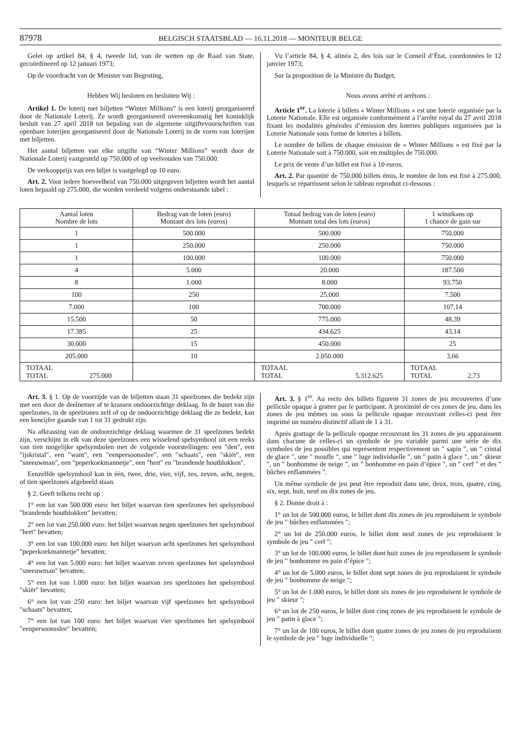87978
BELGISCH STAATSBLAD — 16.11.2018 — MONITEUR BELGE
Gelet op artikel 84, § 4, tweede lid, van de wetten op de Raad van State, gecoördineerd op 12 januari 1973;
Op de voordracht van de Minister van Begroting,
Hebben Wij besloten en besluiten Wij :
Artikel 1. De loterij met biljetten “Winter Millions” is een loterij georganiseerd door de Nationale Loterij. Ze wordt georganiseerd overeenkomstig het koninklijk besluit van 27 april 2018 tot bepaling van de algemene uitgiftevoorschriften van openbare loterijen georganiseerd door de Nationale Loterij in de vorm van loterijen met biljetten.
Het aantal biljetten van elke uitgifte van “Winter Millions” wordt door de Nationale Loterij vastgesteld op 750.000 of op veelvouden van 750.000.
De verkoopprijs van een biljet is vastgelegd op 10 euro.
Art. 2. Voor iedere hoeveelheid van 750.000 uitgegeven biljetten wordt het aantal loten bepaald op 275.000, die worden verdeeld volgens onderstaande tabel :
Vu l’article 84, § 4, alinéa 2, des lois sur le Conseil d’État, coordonnées le 12 janvier 1973;
Sur la proposition de la Ministre du Budget,
Nous avons arrêté et arrêtons :
Article 1<sup>er</sup>. La loterie à billets « Winter Millions » est une loterie organisée par la Loterie Nationale. Elle est organisée conformément à l’arrêté royal du 27 avril 2018 fixant les modalités générales d’émission des loteries publiques organisées par la Loterie Nationale sous forme de loteries à billets.
Le nombre de billets de chaque émission de « Winter Millions » est fixé par la Loterie Nationale soit à 750.000, soit en multiples de 750.000.
Le prix de vente d’un billet est fixé à 10 euros.
Art. 2. Par quantité de 750.000 billets émis, le nombre de lots est fixé à 275.000, lesquels se répartissent selon le tableau reproduit ci-dessous :
| Aantal loten Nombre de lots | Bedrag van de loten (euro) Montant des lots (euros) | Totaal bedrag van de loten (euro) Montant total des lots (euros) | 1 winstkans op 1 chance de gain sur |
| --- | --- | --- | --- |
| 1 | 500.000 | 500.000 | 750.000 |
| 1 | 250.000 | 250.000 | 750.000 |
| 1 | 100.000 | 100.000 | 750.000 |
| 4 | 5.000 | 20.000 | 187.500 |
| 8 | 1.000 | 8.000 | 93.750 |
| 100 | 250 | 25.000 | 7.500 |
| 7.000 | 100 | 700.000 | 107,14 |
| 15.500 | 50 | 775.000 | 48,39 |
| 17.385 | 25 | 434.625 | 43,14 |
| 30.000 | 15 | 450.000 | 25 |
| 205.000 | 10 | 2.050.000 | 3,66 |
| TOTAAL TOTAL 275.000 | | TOTAAL TOTAL 5.312.625 | TOTAAL TOTAL 2,73 |
Art. 3. § 1. Op de voorzijde van de biljetten staan 31 speelzones die bedekt zijn met een door de deelnemer af te krassen ondoorzichtige deklaag. In de buurt van die speelzones, in de speelzones zelf of op de ondoorzichtige deklaag die ze bedekt, kan een kencijfer gaande van 1 tot 31 gedrukt zijn.
Na afkrassing van de ondoorzichtige deklaag waarmee de 31 speelzones bedekt zijn, verschijnt in elk van deze speelzones een wisselend spelsymbool uit een reeks van tien mogelijke spelsymbolen met de volgende voorstellingen: een ″den″, een ″ijskristal″, een ″want″, een ″eenpersoonsslee″, een ″schaats″, een ″skiër″, een ″sneeuwman″, een ″peperkoekmannetje″, een ″hert″ en ″brandende houtblokken″.
Eenzelfde spelsymbool kan in één, twee, drie, vier, vijf, zes, zeven, acht, negen, of tien speelzones afgebeeld staan.
§ 2. Geeft telkens recht op :
1° een lot van 500.000 euro: het biljet waarvan tien speelzones het spelsymbool ″brandende houtblokken″ bevatten;
2° een lot van 250.000 euro: het biljet waarvan negen speelzones het spelsymbool ″hert″ bevatten;
3° een lot van 100.000 euro: het biljet waarvan acht speelzones het spelsymbool ″peperkoekmannetje″ bevatten;
4° een lot van 5.000 euro: het biljet waarvan zeven speelzones het spelsymbool ″sneeuwman″ bevatten;
5° een lot van 1.000 euro: het biljet waarvan zes speelzones het spelsymbool ″skiër″ bevatten;
6° een lot van 250 euro: het biljet waarvan vijf speelzones het spelsymbool ″schaats″ bevatten;
7° een lot van 100 euro: het biljet waarvan vier speelzones het spelsymbool ″eenpersoonsslee″ bevatten;
Art. 3. § 1<sup>er</sup>. Au recto des billets figurent 31 zones de jeu recouvertes d’une pellicule opaque à gratter par le participant. A proximité de ces zones de jeu, dans les zones de jeu mêmes ou sous la pellicule opaque recouvrant celles-ci peut être imprimé un numéro distinctif allant de 1 à 31.
Après grattage de la pellicule opaque recouvrant les 31 zones de jeu apparaissent dans chacune de celles-ci un symbole de jeu variable parmi une série de dix symboles de jeu possibles qui représentent respectivement un ″ sapin ″, un ″ cristal de glace ″, une ″ moufle ″, une ″ luge individuelle ″, un ″ patin à glace ″, un ″ skieur ″, un ″ bonhomme de neige ″, un ″ bonhomme en pain d’épice ″, un ″ cerf ″ et des ″ bûches enflammées ″.
Un même symbole de jeu peut être reproduit dans une, deux, trois, quatre, cinq, six, sept, huit, neuf ou dix zones de jeu.
§ 2. Donne droit à :
1° un lot de 500.000 euros, le billet dont dix zones de jeu reproduisent le symbole de jeu ″ bûches enflammées ″;
2° un lot de 250.000 euros, le billet dont neuf zones de jeu reproduisent le symbole de jeu ″ cerf ″;
3° un lot de 100.000 euros, le billet dont huit zones de jeu reproduisent le symbole de jeu ″ bonhomme en pain d’épice ″;
4° un lot de 5.000 euros, le billet dont sept zones de jeu reproduisent le symbole de jeu ″ bonhomme de neige ″;
5° un lot de 1.000 euros, le billet dont six zones de jeu reproduisent le symbole de jeu ″ skieur ″;
6° un lot de 250 euros, le billet dont cinq zones de jeu reproduisent le symbole de jeu ″ patin à glace ″;
7° un lot de 100 euros, le billet dont quatre zones de jeu zones de jeu reproduisent le symbole de jeu ″ luge individuelle ″;